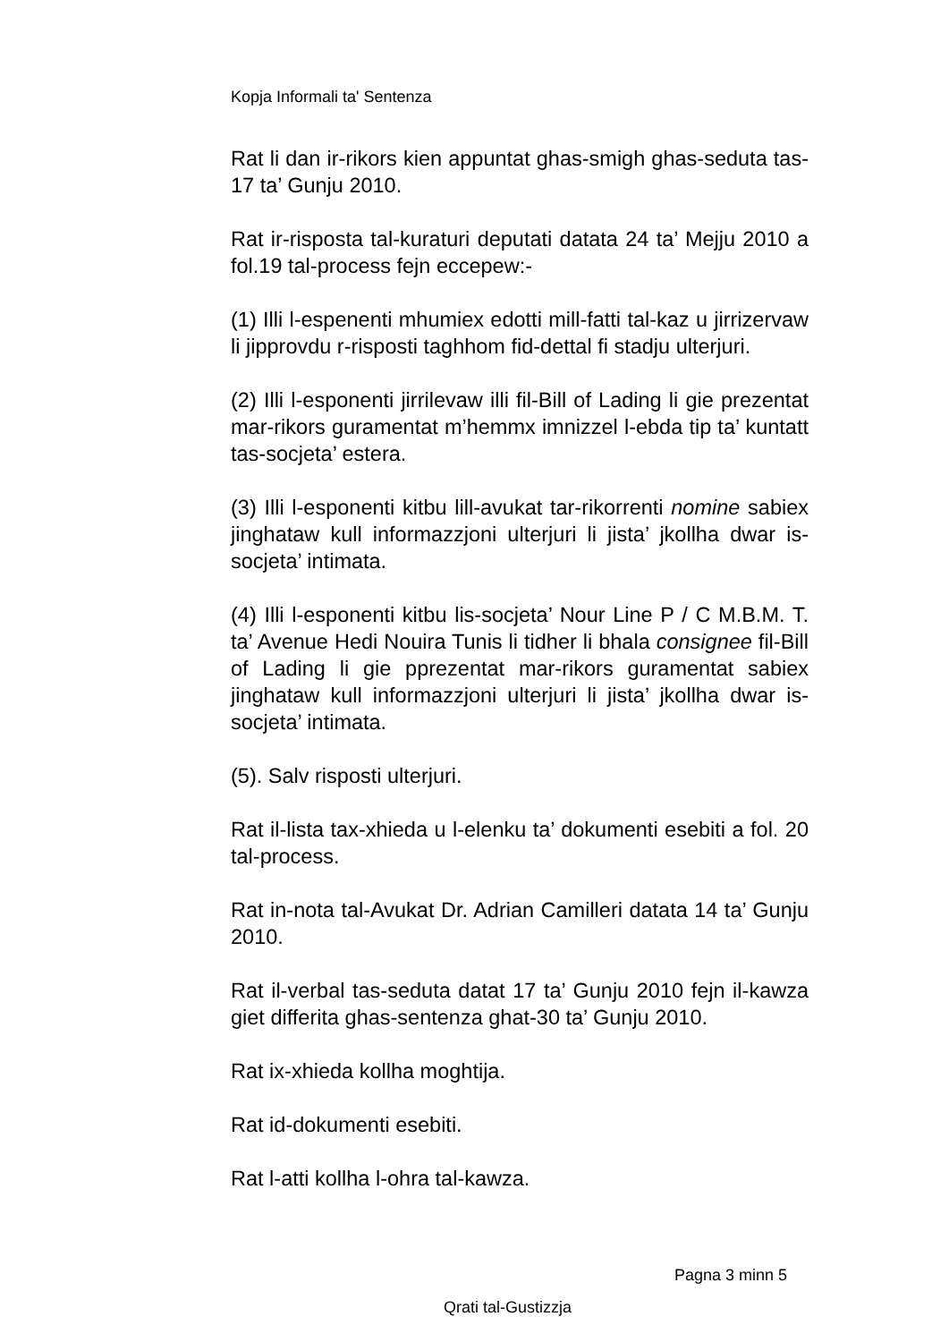Kopja Informali ta' Sentenza
Rat li dan ir-rikors kien appuntat ghas-smigh ghas-seduta tas-17 ta’ Gunju 2010.
Rat ir-risposta tal-kuraturi deputati datata 24 ta’ Mejju 2010 a fol.19 tal-process fejn eccepew:-
(1) Illi l-espenenti mhumiex edotti mill-fatti tal-kaz u jirrizervaw li jipprovdu r-risposti taghhom fid-dettal fi stadju ulterjuri.
(2) Illi l-esponenti jirrilevaw illi fil-Bill of Lading li gie prezentat mar-rikors guramentat m’hemmx imnizzel l-ebda tip ta’ kuntatt tas-socjeta’ estera.
(3) Illi l-esponenti kitbu lill-avukat tar-rikorrenti nomine sabiex jinghataw kull informazzjoni ulterjuri li jista’ jkollha dwar is-socjeta’ intimata.
(4) Illi l-esponenti kitbu lis-socjeta’ Nour Line P / C M.B.M. T. ta’ Avenue Hedi Nouira Tunis li tidher li bhala consignee fil-Bill of Lading li gie pprezentat mar-rikors guramentat sabiex jinghataw kull informazzjoni ulterjuri li jista’ jkollha dwar is-socjeta’ intimata.
(5). Salv risposti ulterjuri.
Rat il-lista tax-xhieda u l-elenku ta’ dokumenti esebiti a fol. 20 tal-process.
Rat in-nota tal-Avukat Dr. Adrian Camilleri datata 14 ta’ Gunju 2010.
Rat il-verbal tas-seduta datat 17 ta’ Gunju 2010 fejn il-kawza giet differita ghas-sentenza ghat-30 ta’ Gunju 2010.
Rat ix-xhieda kollha moghtija.
Rat id-dokumenti esebiti.
Rat l-atti kollha l-ohra tal-kawza.
Pagna 3 minn 5
Qrati tal-Gustizzja